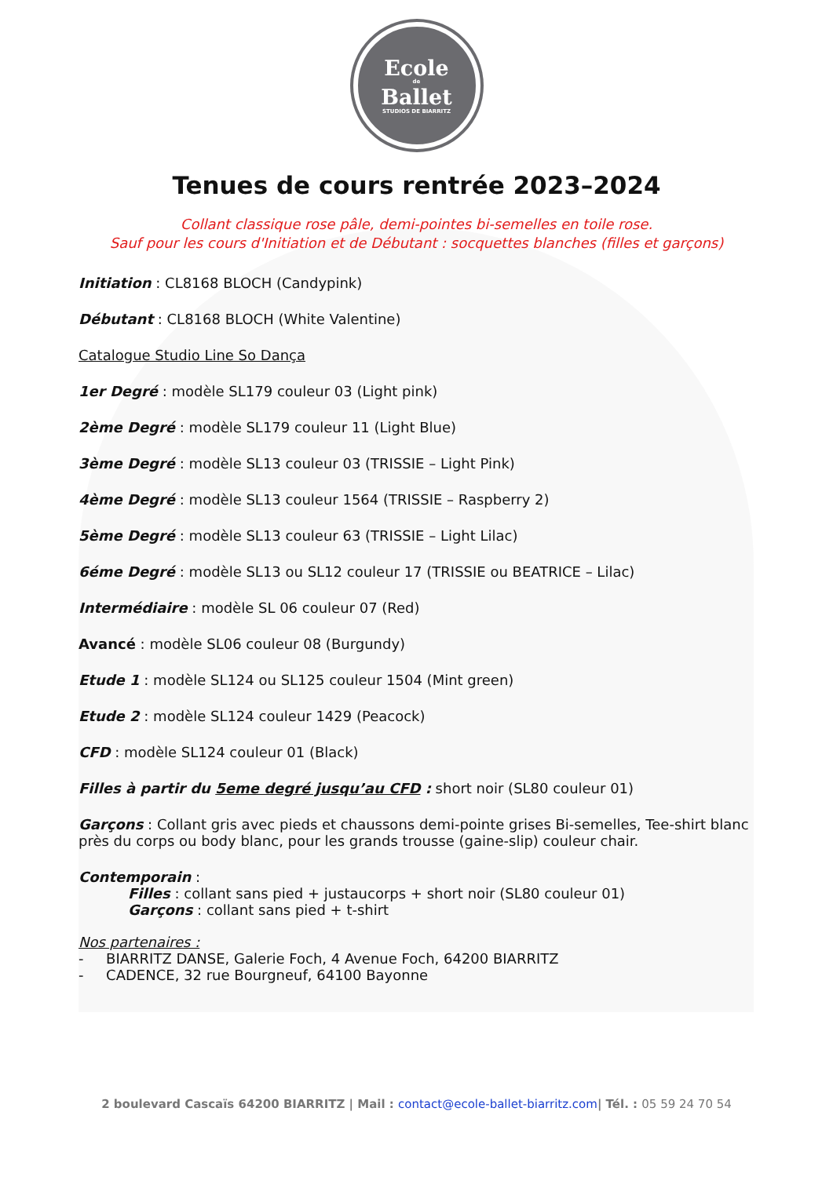Ecole
de
Ballet
STUDIOS DE BIARRITZ
Tenues de cours rentrée 2023–2024
Collant classique rose pâle, demi-pointes bi-semelles en toile rose.
Sauf pour les cours d'Initiation et de Débutant : socquettes blanches (filles et garçons)
Initiation : CL8168 BLOCH (Candypink)
Débutant : CL8168 BLOCH (White Valentine)
Catalogue Studio Line So Dança
1er Degré : modèle SL179 couleur 03 (Light pink)
2ème Degré : modèle SL179 couleur 11 (Light Blue)
3ème Degré : modèle SL13 couleur 03 (TRISSIE – Light Pink)
4ème Degré : modèle SL13 couleur 1564 (TRISSIE – Raspberry 2)
5ème Degré : modèle SL13 couleur 63 (TRISSIE – Light Lilac)
6éme Degré : modèle SL13 ou SL12 couleur 17 (TRISSIE ou BEATRICE – Lilac)
Intermédiaire : modèle SL 06 couleur 07 (Red)
Avancé : modèle SL06 couleur 08 (Burgundy)
Etude 1 : modèle SL124 ou SL125 couleur 1504 (Mint green)
Etude 2 : modèle SL124 couleur 1429 (Peacock)
CFD : modèle SL124 couleur 01 (Black)
Filles à partir du 5eme degré jusqu’au CFD : short noir (SL80 couleur 01)
Garçons : Collant gris avec pieds et chaussons demi-pointe grises Bi-semelles, Tee-shirt blanc près du corps ou body blanc, pour les grands trousse (gaine-slip) couleur chair.
Contemporain :
Filles : collant sans pied + justaucorps + short noir (SL80 couleur 01)
Garçons : collant sans pied + t-shirt
Nos partenaires :
- BIARRITZ DANSE, Galerie Foch, 4 Avenue Foch, 64200 BIARRITZ
- CADENCE, 32 rue Bourgneuf, 64100 Bayonne
2 boulevard Cascaïs 64200 BIARRITZ | Mail : contact@ecole-ballet-biarritz.com| Tél. : 05 59 24 70 54